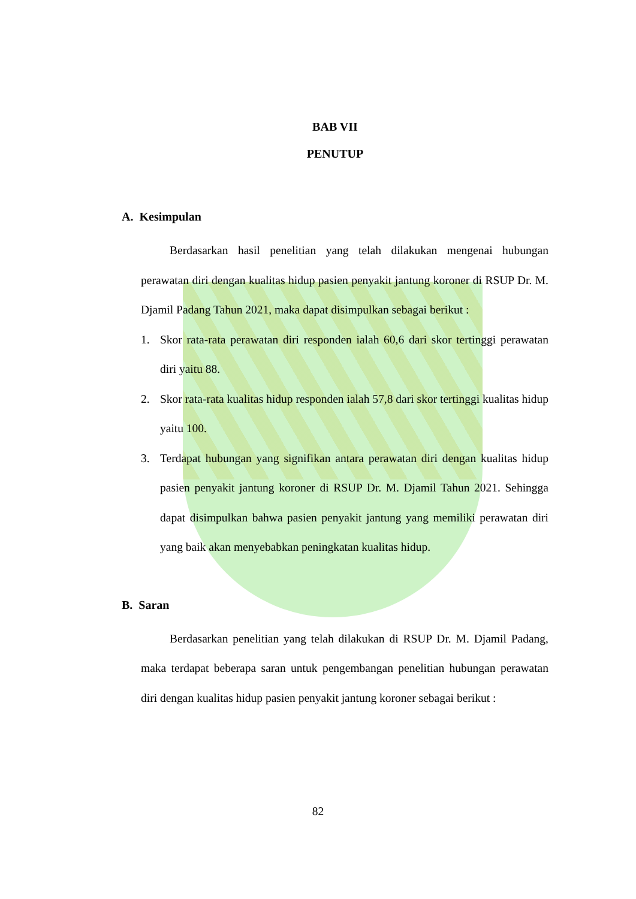BAB VII
PENUTUP
A. Kesimpulan
Berdasarkan hasil penelitian yang telah dilakukan mengenai hubungan perawatan diri dengan kualitas hidup pasien penyakit jantung koroner di RSUP Dr. M. Djamil Padang Tahun 2021, maka dapat disimpulkan sebagai berikut :
1. Skor rata-rata perawatan diri responden ialah 60,6 dari skor tertinggi perawatan diri yaitu 88.
2. Skor rata-rata kualitas hidup responden ialah 57,8 dari skor tertinggi kualitas hidup yaitu 100.
3. Terdapat hubungan yang signifikan antara perawatan diri dengan kualitas hidup pasien penyakit jantung koroner di RSUP Dr. M. Djamil Tahun 2021. Sehingga dapat disimpulkan bahwa pasien penyakit jantung yang memiliki perawatan diri yang baik akan menyebabkan peningkatan kualitas hidup.
B. Saran
Berdasarkan penelitian yang telah dilakukan di RSUP Dr. M. Djamil Padang, maka terdapat beberapa saran untuk pengembangan penelitian hubungan perawatan diri dengan kualitas hidup pasien penyakit jantung koroner sebagai berikut :
82